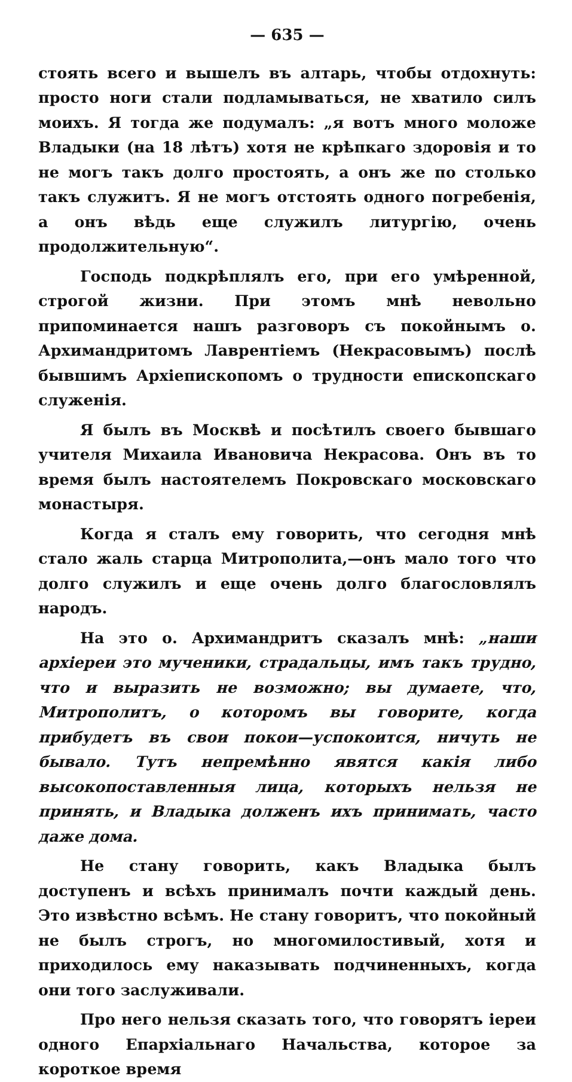— 635 —
стоять всего и вышелъ въ алтарь, чтобы отдохнуть: просто ноги стали подламываться, не хватило силъ моихъ. Я тогда же подумалъ: „я вотъ много моложе Владыки (на 18 лѣтъ) хотя не крѣпкаго здоровія и то не могъ такъ долго простоять, а онъ же по столько такъ служитъ. Я не могъ отстоять одного погребенія, а онъ вѣдь еще служилъ литургію, очень продолжительную“.
Господь подкрѣплялъ его, при его умѣренной, строгой жизни. При этомъ мнѣ невольно припоминается нашъ разговоръ съ покойнымъ о. Архимандритомъ Лаврентіемъ (Некрасовымъ) послѣ бывшимъ Архіепископомъ о трудности епископскаго служенія.
Я былъ въ Москвѣ и посѣтилъ своего бывшаго учителя Михаила Ивановича Некрасова. Онъ въ то время былъ настоятелемъ Покровскаго московскаго монастыря.
Когда я сталъ ему говорить, что сегодня мнѣ стало жаль старца Митрополита,—онъ мало того что долго служилъ и еще очень долго благословлялъ народъ.
На это о. Архимандритъ сказалъ мнѣ: „наши архіереи это мученики, страдальцы, имъ такъ трудно, что и выразить не возможно; вы думаете, что, Митрополитъ, о которомъ вы говорите, когда прибудетъ въ свои покои—успокоится, ничуть не бывало. Тутъ непремѣнно явятся какія либо высокопоставленныя лица, которыхъ нельзя не принять, и Владыка долженъ ихъ принимать, часто даже дома.
Не стану говорить, какъ Владыка былъ доступенъ и всѣхъ принималъ почти каждый день. Это извѣстно всѣмъ. Не стану говоритъ, что покойный не былъ строгъ, но многомилостивый, хотя и приходилось ему наказывать подчиненныхъ, когда они того заслуживали.
Про него нельзя сказать того, что говорятъ іереи одного Епархіальнаго Начальства, которое за короткое время